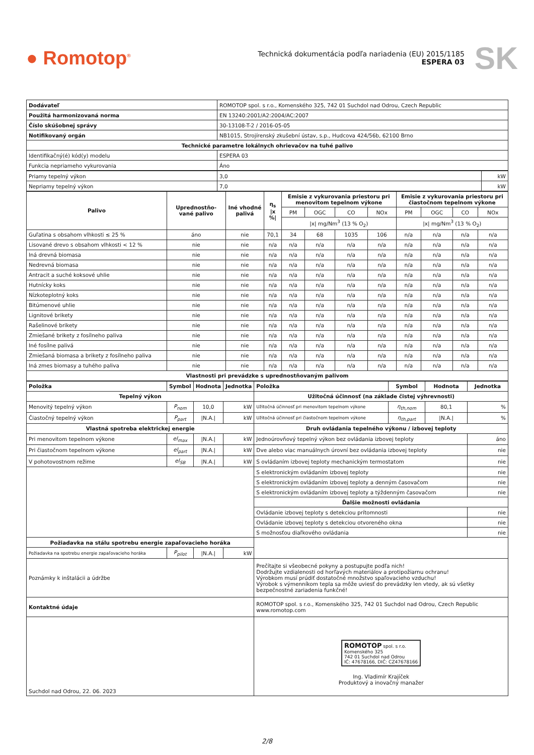● Romotop<sup>®</sup>
Technická dokumentácia podľa nariadenia (EU) 2015/1185
ESPERA 03
SK
| Dodávateľ | ROMOTOP spol. s r.o., Komenského 325, 742 01 Suchdol nad Odrou, Czech Republic |
| Použitá harmonizovaná norma | EN 13240:2001/A2:2004/AC:2007 |
| Číslo skúšobnej správy | 30-13108-T-2 / 2016-05-05 |
| Notifikovaný orgán | NB1015, Strojírenský zkušební ústav, s.p., Hudcova 424/56b, 62100 Brno |
| Technické parametre lokálnych ohrievačov na tuhé palivo | |
| Identifikačný(é) kód(y) modelu | ESPERA 03 |
| Funkcia nepriameho vykurovania | Áno |
| Priamy tepelný výkon | 3,0 | kW |
| Nepriamy tepelný výkon | 7,0 | kW |
| Palivo | Uprednostňo-vané palivo | Iné vhodné palivá | η<sub>s</sub> /x %/ | Emisie z vykurovania priestoru pri menovitom tepelnom výkone | | | | Emisie z vykurovania priestoru pri čiastočnom tepelnom výkone | | | |
| --- | --- | --- | --- | --- | --- | --- | --- | --- | --- | --- | --- |
| | | | | PM | OGC | CO | NOx | PM | OGC | CO | NOx |
| | | | | /x/ mg/Nm<sup>3</sup> (13 % O<sub>2</sub>) | | | | /x/ mg/Nm<sup>3</sup> (13 % O<sub>2</sub>) | | | |
| Guľatina s obsahom vlhkosti ≤ 25 % | áno | nie | 70,1 | 34 | 68 | 1035 | 106 | n/a | n/a | n/a | n/a |
| Lisované drevo s obsahom vlhkosti < 12 % | nie | nie | n/a | n/a | n/a | n/a | n/a | n/a | n/a | n/a | n/a |
| Iná drevná biomasa | nie | nie | n/a | n/a | n/a | n/a | n/a | n/a | n/a | n/a | n/a |
| Nedrevná biomasa | nie | nie | n/a | n/a | n/a | n/a | n/a | n/a | n/a | n/a | n/a |
| Antracit a suché koksové uhlie | nie | nie | n/a | n/a | n/a | n/a | n/a | n/a | n/a | n/a | n/a |
| Hutnícky koks | nie | nie | n/a | n/a | n/a | n/a | n/a | n/a | n/a | n/a | n/a |
| Nízkoteplotný koks | nie | nie | n/a | n/a | n/a | n/a | n/a | n/a | n/a | n/a | n/a |
| Bitúmenové uhlie | nie | nie | n/a | n/a | n/a | n/a | n/a | n/a | n/a | n/a | n/a |
| Lignitové brikety | nie | nie | n/a | n/a | n/a | n/a | n/a | n/a | n/a | n/a | n/a |
| Rašelinové brikety | nie | nie | n/a | n/a | n/a | n/a | n/a | n/a | n/a | n/a | n/a |
| Zmiešané brikety z fosílneho paliva | nie | nie | n/a | n/a | n/a | n/a | n/a | n/a | n/a | n/a | n/a |
| Iné fosílne palivá | nie | nie | n/a | n/a | n/a | n/a | n/a | n/a | n/a | n/a | n/a |
| Zmiešaná biomasa a brikety z fosílneho paliva | nie | nie | n/a | n/a | n/a | n/a | n/a | n/a | n/a | n/a | n/a |
| Iná zmes biomasy a tuhého paliva | nie | nie | n/a | n/a | n/a | n/a | n/a | n/a | n/a | n/a | n/a |
| Vlastnosti pri prevádzke s uprednostňovaným palivom | | | | | | | | | | | |
| Položka | Symbol | Hodnota | Jednotka | Položka | Symbol | Hodnota | Jednotka |
| --- | --- | --- | --- | --- | --- | --- | --- |
| Tepelný výkon | | | | Užitočná účinnosť (na základe čistej výhrevnosti) | | | |
| Menovitý tepelný výkon | P<sub>nom</sub> | 10,0 | kW | Užitočná účinnosť pri menovitom tepelnom výkone | η<sub>th,nom</sub> | 80,1 | % |
| Čiastočný tepelný výkon | P<sub>part</sub> | /N.A./ | kW | Užitočná účinnosť pri čiastočnom tepelnom výkone | η<sub>th,part</sub> | /N.A./ | % |
| Vlastná spotreba elektrickej energie | | | | Druh ovládania tepelného výkonu / izbovej teploty | | | |
| Pri menovitom tepelnom výkone | el<sub>max</sub> | /N.A./ | kW | Jednoúrovňový tepelný výkon bez ovládania izbovej teploty | | | áno |
| Pri čiastočnom tepelnom výkone | el<sub>part</sub> | /N.A./ | kW | Dve alebo viac manuálnych úrovní bez ovládania izbovej teploty | | | nie |
| V pohotovostnom režime | el<sub>SB</sub> | /N.A./ | kW | S ovládaním izbovej teploty mechanickým termostatom | | | nie |
| | | | | S elektronickým ovládaním izbovej teploty | | | nie |
| | | | | S elektronickým ovládaním izbovej teploty a denným časovačom | | | nie |
| | | | | S elektronickým ovládaním izbovej teploty a týždenným časovačom | | | nie |
| | | | | Ďalšie možnosti ovládania | | | |
| | | | | Ovládanie izbovej teploty s detekciou prítomnosti | | | nie |
| | | | | Ovládanie izbovej teploty s detekciou otvoreného okna | | | nie |
| | | | | S možnosťou diaľkového ovládania | | | nie |
| Požiadavka na stálu spotrebu energie zapaľovacieho horáka | | | | | | | |
| Požiadavka na spotrebu energie zapaľovacieho horáka | P<sub>pilot</sub> | /N.A./ | kW | | | | |
| Poznámky k inštalácii a údržbe | | | | Prečítajte si všeobecné pokyny a postupujte podľa nich! Dodržujte vzdialenosti od horľavých materiálov a protipožiarnu ochranu! Výrobkom musí prúdiť dostatočné množstvo spaľovacieho vzduchu! Výrobok s výmenníkom tepla sa môže uviesť do prevádzky len vtedy, ak sú všetky bezpečnostné zariadenia funkčné! | | | |
| Kontaktné údaje | | | | ROMOTOP spol. s r.o., Komenského 325, 742 01 Suchdol nad Odrou, Czech Republic www.romotop.com | | | |
| Suchdol nad Odrou, 22. 06. 2023 | | | | ROMOTOP spol. s r.o. Komenského 325 742 01 Suchdol nad Odrou IČ: 47678166, DIČ: CZ47678166 Ing. Vladimír Krajíček Produktový a inovačný manažer | | | |
2/8